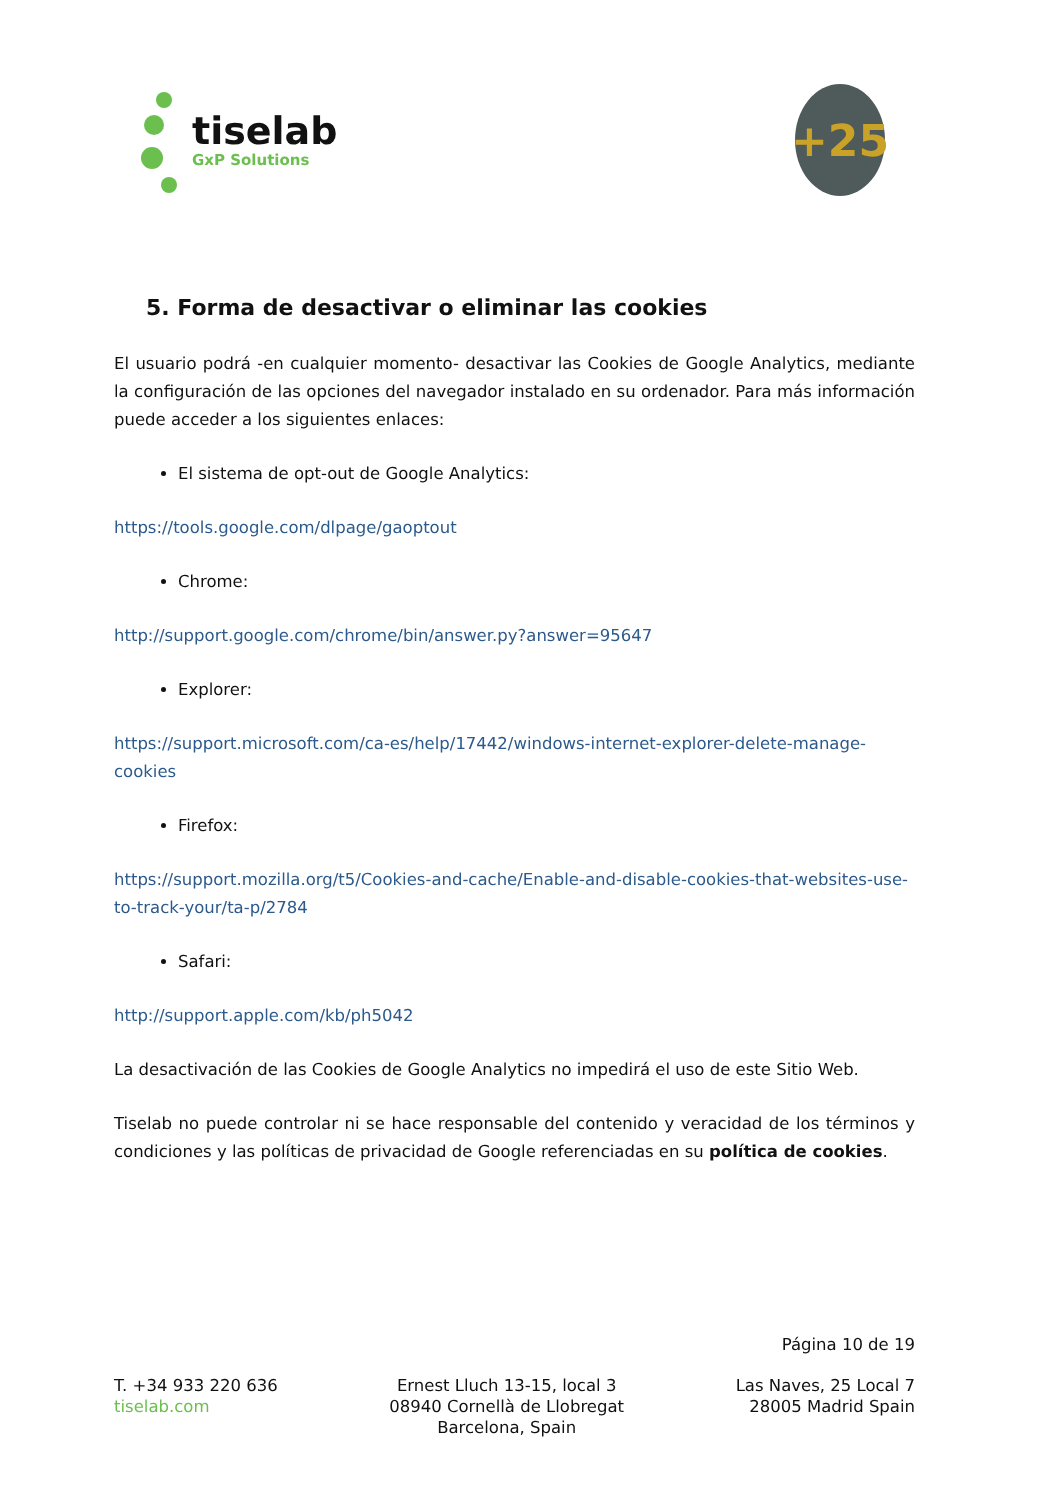tiselab
GxP Solutions
+25
5. Forma de desactivar o eliminar las cookies
El usuario podrá -en cualquier momento- desactivar las Cookies de Google Analytics, mediante la configuración de las opciones del navegador instalado en su ordenador. Para más información puede acceder a los siguientes enlaces:
El sistema de opt-out de Google Analytics:
https://tools.google.com/dlpage/gaoptout
Chrome:
http://support.google.com/chrome/bin/answer.py?answer=95647
Explorer:
https://support.microsoft.com/ca-es/help/17442/windows-internet-explorer-delete-manage-cookies
Firefox:
https://support.mozilla.org/t5/Cookies-and-cache/Enable-and-disable-cookies-that-websites-use-to-track-your/ta-p/2784
Safari:
http://support.apple.com/kb/ph5042
La desactivación de las Cookies de Google Analytics no impedirá el uso de este Sitio Web.
Tiselab no puede controlar ni se hace responsable del contenido y veracidad de los términos y condiciones y las políticas de privacidad de Google referenciadas en su política de cookies.
Página 10 de 19
T. +34 933 220 636
tiselab.com
Ernest Lluch 13-15, local 3
08940 Cornellà de Llobregat
Barcelona, Spain
Las Naves, 25 Local 7
28005 Madrid Spain